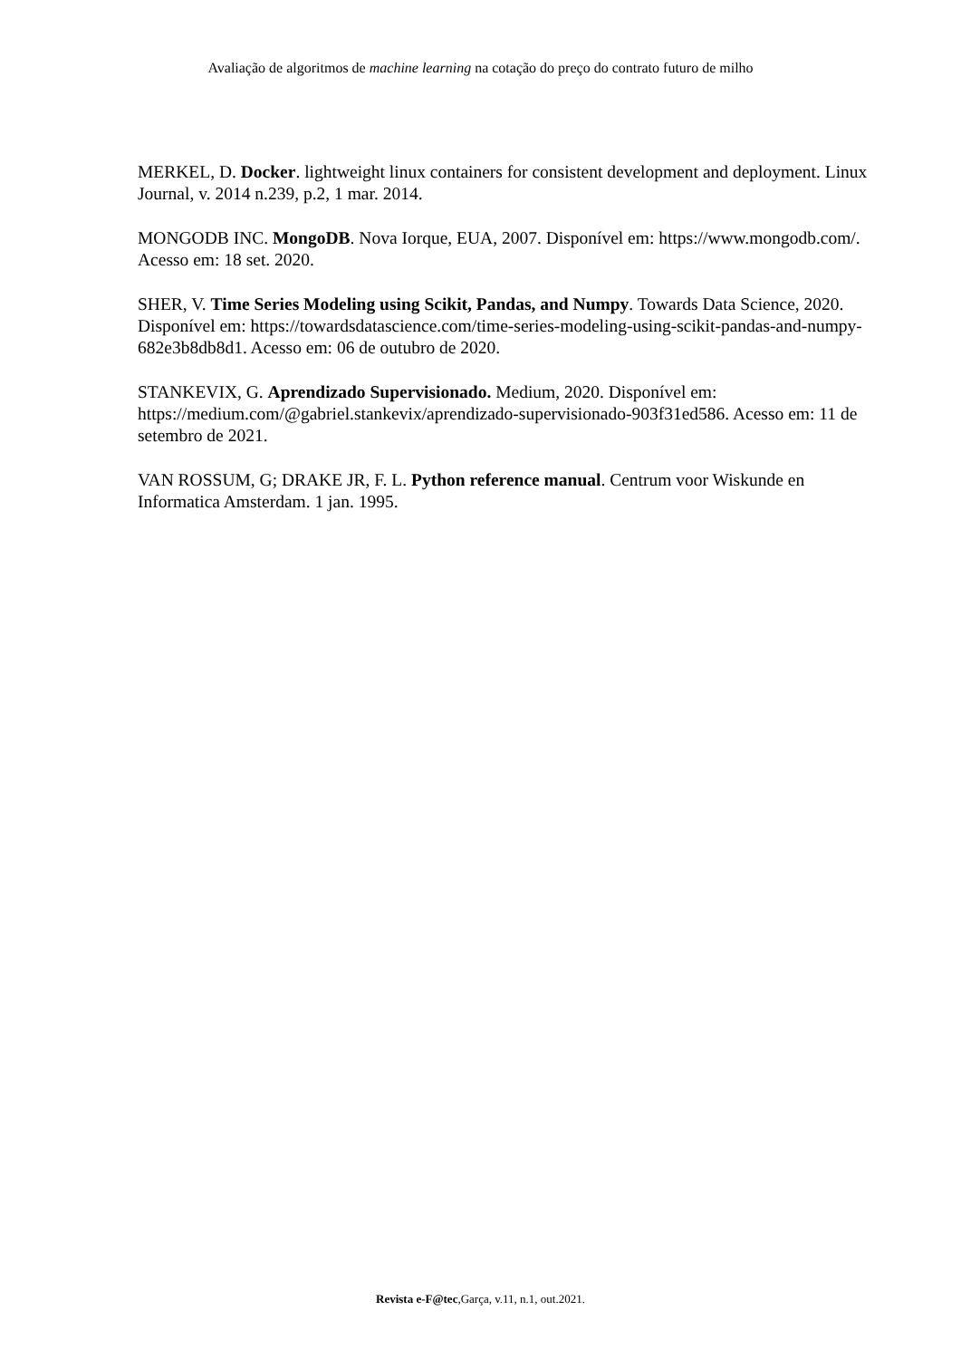Avaliação de algoritmos de machine learning na cotação do preço do contrato futuro de milho
MERKEL, D. Docker. lightweight linux containers for consistent development and deployment. Linux Journal, v. 2014 n.239, p.2, 1 mar. 2014.
MONGODB INC. MongoDB. Nova Iorque, EUA, 2007. Disponível em: https://www.mongodb.com/. Acesso em: 18 set. 2020.
SHER, V. Time Series Modeling using Scikit, Pandas, and Numpy. Towards Data Science, 2020. Disponível em: https://towardsdatascience.com/time-series-modeling-using-scikit-pandas-and-numpy-682e3b8db8d1. Acesso em: 06 de outubro de 2020.
STANKEVIX, G. Aprendizado Supervisionado. Medium, 2020. Disponível em: https://medium.com/@gabriel.stankevix/aprendizado-supervisionado-903f31ed586. Acesso em: 11 de setembro de 2021.
VAN ROSSUM, G; DRAKE JR, F. L. Python reference manual. Centrum voor Wiskunde en Informatica Amsterdam. 1 jan. 1995.
Revista e-F@tec,Garça, v.11, n.1, out.2021.